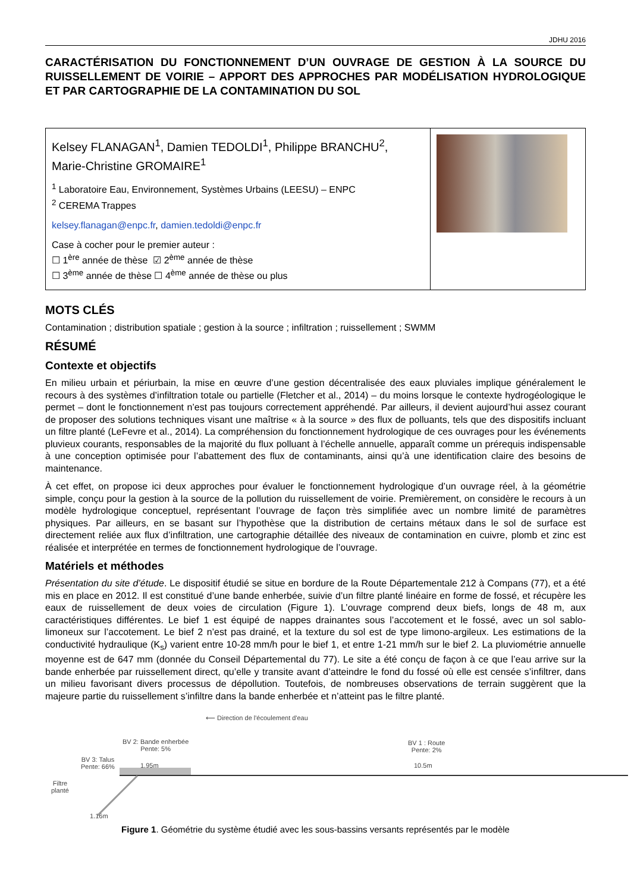JDHU 2016
CARACTÉRISATION DU FONCTIONNEMENT D’UN OUVRAGE DE GESTION À LA SOURCE DU RUISSELLEMENT DE VOIRIE – APPORT DES APPROCHES PAR MODÉLISATION HYDROLOGIQUE ET PAR CARTOGRAPHIE DE LA CONTAMINATION DU SOL
Kelsey FLANAGAN<sup>1</sup>, Damien TEDOLDI<sup>1</sup>, Philippe BRANCHU<sup>2</sup>, Marie-Christine GROMAIRE<sup>1</sup>
<sup>1</sup> Laboratoire Eau, Environnement, Systèmes Urbains (LEESU) – ENPC
<sup>2</sup> CEREMA Trappes
kelsey.flanagan@enpc.fr, damien.tedoldi@enpc.fr
Case à cocher pour le premier auteur :
☐ 1<sup>ère</sup> année de thèse ☑ 2<sup>ème</sup> année de thèse
☐ 3<sup>ème</sup> année de thèse ☐ 4<sup>ème</sup> année de thèse ou plus
MOTS CLÉS
Contamination ; distribution spatiale ; gestion à la source ; infiltration ; ruissellement ; SWMM
RÉSUMÉ
Contexte et objectifs
En milieu urbain et périurbain, la mise en œuvre d’une gestion décentralisée des eaux pluviales implique généralement le recours à des systèmes d’infiltration totale ou partielle (Fletcher et al., 2014) – du moins lorsque le contexte hydrogéologique le permet – dont le fonctionnement n’est pas toujours correctement appréhendé. Par ailleurs, il devient aujourd’hui assez courant de proposer des solutions techniques visant une maîtrise « à la source » des flux de polluants, tels que des dispositifs incluant un filtre planté (LeFevre et al., 2014). La compréhension du fonctionnement hydrologique de ces ouvrages pour les événements pluvieux courants, responsables de la majorité du flux polluant à l’échelle annuelle, apparaît comme un prérequis indispensable à une conception optimisée pour l’abattement des flux de contaminants, ainsi qu’à une identification claire des besoins de maintenance.
À cet effet, on propose ici deux approches pour évaluer le fonctionnement hydrologique d’un ouvrage réel, à la géométrie simple, conçu pour la gestion à la source de la pollution du ruissellement de voirie. Premièrement, on considère le recours à un modèle hydrologique conceptuel, représentant l’ouvrage de façon très simplifiée avec un nombre limité de paramètres physiques. Par ailleurs, en se basant sur l’hypothèse que la distribution de certains métaux dans le sol de surface est directement reliée aux flux d’infiltration, une cartographie détaillée des niveaux de contamination en cuivre, plomb et zinc est réalisée et interprétée en termes de fonctionnement hydrologique de l’ouvrage.
Matériels et méthodes
Présentation du site d’étude. Le dispositif étudié se situe en bordure de la Route Départementale 212 à Compans (77), et a été mis en place en 2012. Il est constitué d’une bande enherbée, suivie d’un filtre planté linéaire en forme de fossé, et récupère les eaux de ruissellement de deux voies de circulation (Figure 1). L’ouvrage comprend deux biefs, longs de 48 m, aux caractéristiques différentes. Le bief 1 est équipé de nappes drainantes sous l’accotement et le fossé, avec un sol sablo-limoneux sur l’accotement. Le bief 2 n’est pas drainé, et la texture du sol est de type limono-argileux. Les estimations de la conductivité hydraulique (K<sub>s</sub>) varient entre 10-28 mm/h pour le bief 1, et entre 1-21 mm/h sur le bief 2. La pluviométrie annuelle moyenne est de 647 mm (donnée du Conseil Départemental du 77). Le site a été conçu de façon à ce que l’eau arrive sur la bande enherbée par ruissellement direct, qu’elle y transite avant d’atteindre le fond du fossé où elle est censée s’infiltrer, dans un milieu favorisant divers processus de dépollution. Toutefois, de nombreuses observations de terrain suggèrent que la majeure partie du ruissellement s’infiltre dans la bande enherbée et n’atteint pas le filtre planté.
⟵ Direction de l'écoulement d'eau
BV 2: Bande enherbée
Pente: 5%
BV 1 : Route
Pente: 2%
BV 3: Talus
Pente: 66% 1.95m 10.5m
Filtre
planté
1.16m
Figure 1. Géométrie du système étudié avec les sous-bassins versants représentés par le modèle